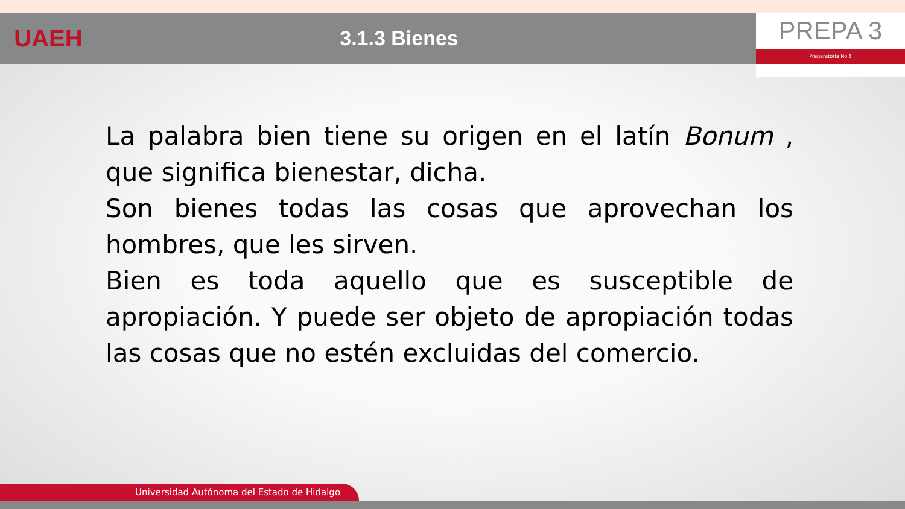UAEH
3.1.3 Bienes
PREPA 3
Preparatoria No 3
La palabra bien tiene su origen en el latín Bonum , que significa bienestar, dicha.
Son bienes todas las cosas que aprovechan los hombres, que les sirven.
Bien es toda aquello que es susceptible de apropiación. Y puede ser objeto de apropiación todas las cosas que no estén excluidas del comercio.
Universidad Autónoma del Estado de Hidalgo